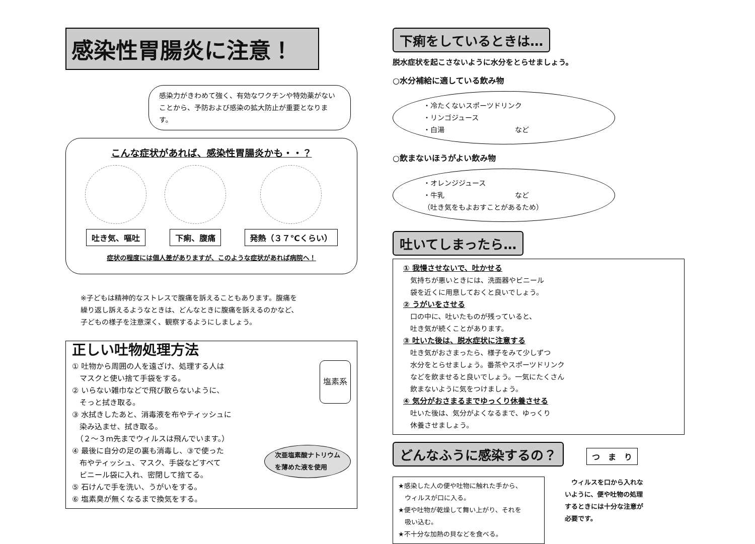感染性胃腸炎に注意！
感染力がきわめて強く、有効なワクチンや特効薬がないことから、予防および感染の拡大防止が重要となります。
こんな症状があれば、感染性胃腸炎かも・・？
吐き気、嘔吐 下痢、腹痛 発熱（３７℃くらい）
症状の程度には個人差がありますが、このような症状があれば病院へ！
※子どもは精神的なストレスで腹痛を訴えることもあります。腹痛を
繰り返し訴えるようなときは、どんなときに腹痛を訴えるのかなど、
子どもの様子を注意深く、観察するようにしましょう。
正しい吐物処理方法
塩素系
① 吐物から周囲の人を遠ざけ、処理する人は
　マスクと使い捨て手袋をする。
② いらない雑巾などで飛び散らないように、
　そっと拭き取る。
③ 水拭きしたあと、消毒液を布やティッシュに
　染み込ませ、拭き取る。
　（２～３m先までウィルスは飛んでいます。）
次亜塩素酸ナトリウム
を薄めた液を使用
④ 最後に自分の足の裏も消毒し、③で使った
　布やティッシュ、マスク、手袋などすべて
　ビニール袋に入れ、密閉して捨てる。
⑤ 石けんで手を洗い、うがいをする。
⑥ 塩素臭が無くなるまで換気をする。
下痢をしているときは…
脱水症状を起こさないように水分をとらせましょう。
○水分補給に適している飲み物
・冷たくないスポーツドリンク
・リンゴジュース
・白湯　　　　　　　　　　など
○飲まないほうがよい飲み物
・オレンジジュース
・牛乳　　　　　　　　　　など
（吐き気をもよおすことがあるため）
吐いてしまったら…
① 我慢させないで、吐かせる
　気持ちが悪いときには、洗面器やビニール
　袋を近くに用意しておくと良いでしょう。
② うがいをさせる
　口の中に、吐いたものが残っていると、
　吐き気が続くことがあります。
③ 吐いた後は、脱水症状に注意する
　吐き気がおさまったら、様子をみて少しずつ
　水分をとらせましょう。番茶やスポーツドリンク
　などを飲ませると良いでしょう。一気にたくさん
　飲まないように気をつけましょう。
④ 気分がおさまるまでゆっくり休養させる
　吐いた後は、気分がよくなるまで、ゆっくり
　休養させましょう。
どんなふうに感染するの？ つ　ま　り
★感染した人の便や吐物に触れた手から、
　ウィルスが口に入る。
★便や吐物が乾燥して舞い上がり、それを
　吸い込む。
★不十分な加熱の貝などを食べる。
　ウィルスを口から入れないように、便や吐物の処理するときには十分な注意が必要です。